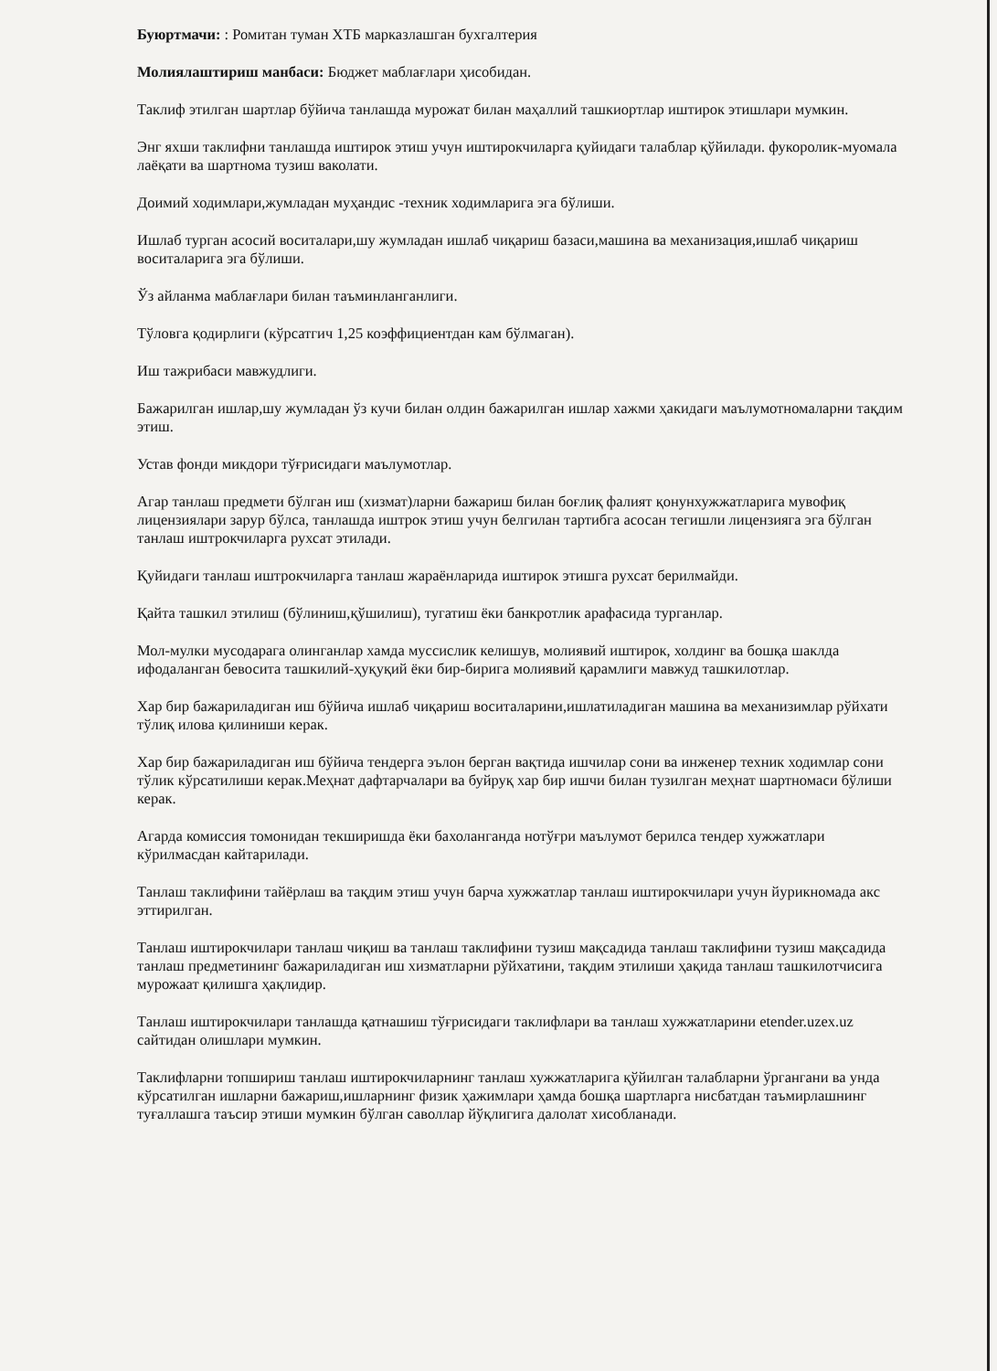Буюртмачи: : Ромитан туман ХТБ марказлашган бухгалтерия
Молиялаштириш манбаси: Бюджет маблағлари ҳисобидан.
Таклиф этилган шартлар бўйича танлашда мурожат билан маҳаллий ташкиортлар иштирок этишлари мумкин.
Энг яхши таклифни танлашда иштирок этиш учун иштирокчиларга қуйидаги талаблар қўйилади. фукоролик-муомала лаёқати ва шартнома тузиш ваколати.
Доимий ходимлари,жумладан муҳандис -техник ходимларига эга бўлиши.
Ишлаб турган асосий воситалари,шу жумладан ишлаб чиқариш базаси,машина ва механизация,ишлаб чиқариш воситаларига эга бўлиши.
Ўз айланма маблағлари билан таъминланганлиги.
Тўловга қодирлиги (кўрсатгич 1,25 коэффициентдан кам бўлмаган).
Иш тажрибаси мавжудлиги.
Бажарилган ишлар,шу жумладан ўз кучи билан олдин бажарилган ишлар хажми ҳакидаги маълумотномаларни тақдим этиш.
Устав фонди микдори тўғрисидаги маълумотлар.
Агар танлаш предмети бўлган иш (хизмат)ларни бажариш билан боғлиқ фалият қонунхужжатларига мувофиқ лицензиялари зарур бўлса, танлашда иштрок этиш учун белгилан тартибга асосан тегишли лицензияга эга бўлган танлаш иштрокчиларга рухсат этилади.
Қуйидаги танлаш иштрокчиларга танлаш жараёнларида иштирок этишга рухсат берилмайди.
Қайта ташкил этилиш (бўлиниш,қўшилиш), тугатиш ёки банкротлик арафасида турганлар.
Мол-мулки мусодарага олинганлар хамда муссислик келишув, молиявий иштирок, холдинг ва бошқа шаклда ифодаланган бевосита ташкилий-ҳуқуқий ёки бир-бирига молиявий қарамлиги мавжуд ташкилотлар.
Хар бир бажариладиган иш бўйича ишлаб чиқариш воситаларини,ишлатиладиган машина ва механизимлар рўйхати тўлиқ илова қилиниши керак.
Хар бир бажариладиган иш бўйича тендерга эълон берган вақтида ишчилар сони ва инженер техник ходимлар сони тўлик кўрсатилиши керак.Меҳнат дафтарчалари ва буйруқ хар бир ишчи билан тузилган меҳнат шартномаси бўлиши керак.
Агарда комиссия томонидан текширишда ёки бахоланганда нотўғри маълумот берилса тендер хужжатлари кўрилмасдан кайтарилади.
Танлаш таклифини тайёрлаш ва тақдим этиш учун барча хужжатлар танлаш иштирокчилари учун йурикномада акс эттирилган.
Танлаш иштирокчилари танлаш чиқиш ва танлаш таклифини тузиш мақсадида танлаш таклифини тузиш мақсадида танлаш предметининг бажариладиган иш хизматларни рўйхатини, тақдим этилиши ҳақида танлаш ташкилотчисига мурожаат қилишга ҳақлидир.
Танлаш иштирокчилари танлашда қатнашиш тўғрисидаги таклифлари ва танлаш хужжатларини etender.uzex.uz сайтидан олишлари мумкин.
Таклифларни топшириш танлаш иштирокчиларнинг танлаш хужжатларига қўйилган талабларни ўргангани ва унда кўрсатилган ишларни бажариш,ишларнинг физик ҳажимлари ҳамда бошқа шартларга нисбатдан таъмирлашнинг туғаллашга таъсир этиши мумкин бўлган саволлар йўқлигига далолат хисобланади.